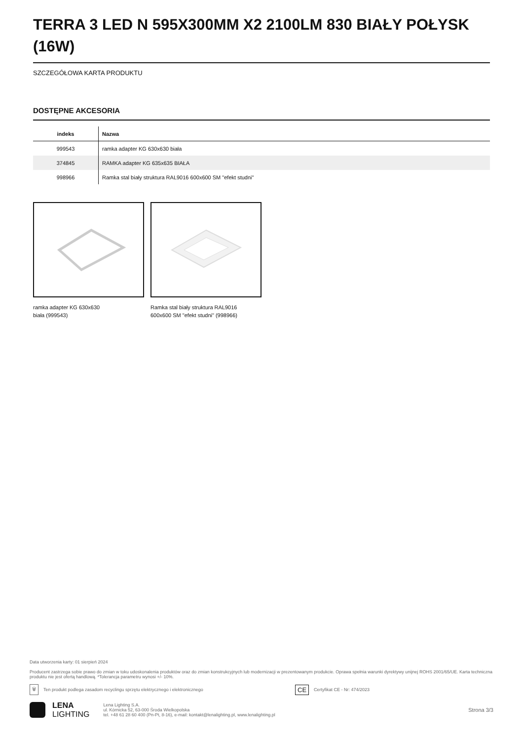TERRA 3 LED N 595X300MM X2 2100LM 830 BIAŁY POŁYSK (16W)
SZCZEGÓŁOWA KARTA PRODUKTU
DOSTĘPNE AKCESORIA
| indeks | Nazwa |
| --- | --- |
| 999543 | ramka adapter KG 630x630 biała |
| 374845 | RAMKA adapter KG 635x635 BIAŁA |
| 998966 | Ramka stal biały struktura RAL9016 600x600 SM "efekt studni" |
ramka adapter KG 630x630
biała (999543)
Ramka stal biały struktura RAL9016
600x600 SM "efekt studni" (998966)
Data utworzenia karty: 01 sierpień 2024
Producent zastrzega sobie prawo do zmian w toku udoskonalenia produktów oraz do zmian konstrukcyjnych lub modernizacji w prezentowanym produkcie. Oprawa spełnia warunki dyrektywy unijnej ROHS 2001/65/UE. Karta techniczna produktu nie jest ofertą handlową. *Tolerancja parametru wynosi +/- 10%.
🗑 Ten produkt podlega zasadom recyclingu sprzętu elektrycznego i elektronicznego CE Certyfikat CE - Nr: 474/2023
LENA
LIGHTING
Lena Lighting S.A.
ul. Kórnicka 52, 63-000 Środa Wielkopolska
tel. +48 61 28 60 400 (Pn-Pt, 8-16), e-mail: kontakt@lenalighting.pl, www.lenalighting.pl
Strona 3/3